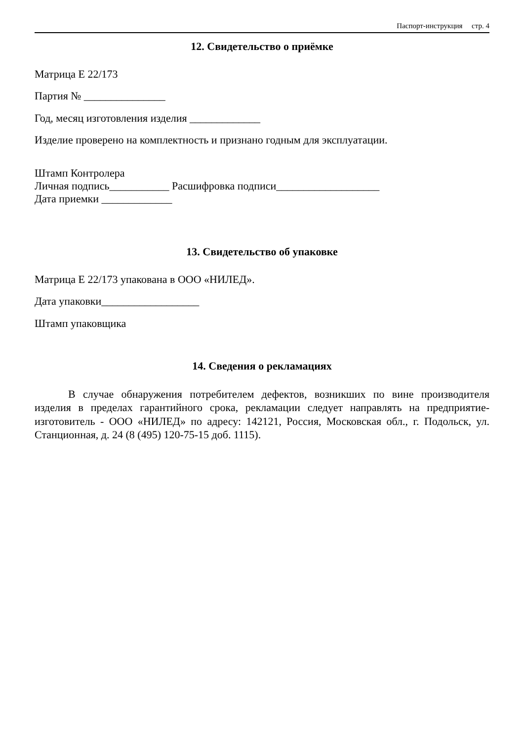Паспорт-инструкция стр. 4
12. Свидетельство о приёмке
Матрица Е 22/173
Партия № _______________
Год, месяц изготовления изделия _____________
Изделие проверено на комплектность и признано годным для эксплуатации.
Штамп Контролера
Личная подпись___________ Расшифровка подписи___________________
Дата приемки _____________
13. Свидетельство об упаковке
Матрица Е 22/173 упакована в ООО «НИЛЕД».
Дата упаковки__________________
Штамп упаковщика
14. Сведения о рекламациях
В случае обнаружения потребителем дефектов, возникших по вине производителя изделия в пределах гарантийного срока, рекламации следует направлять на предприятие-изготовитель - ООО «НИЛЕД» по адресу: 142121, Россия, Московская обл., г. Подольск, ул. Станционная, д. 24 (8 (495) 120-75-15 доб. 1115).